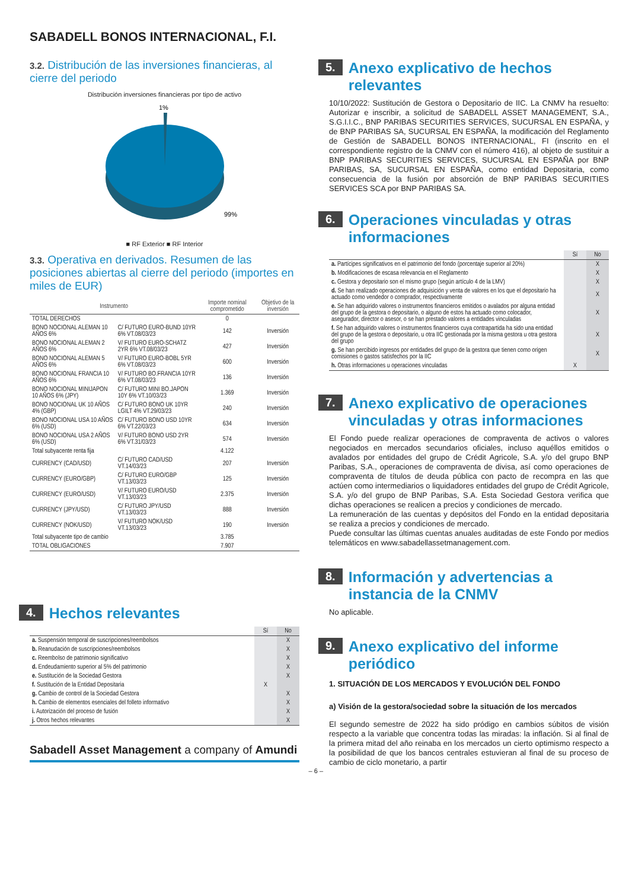SABADELL BONOS INTERNACIONAL, F.I.
3.2. Distribución de las inversiones financieras, al cierre del periodo
Distribución inversiones financieras por tipo de activo
1%
99%
■ RF Exterior ■ RF Interior
3.3. Operativa en derivados. Resumen de las posiciones abiertas al cierre del periodo (importes en miles de EUR)
| Instrumento | | Importe nominal comprometido | Objetivo de la inversión |
| --- | --- | --- | --- |
| TOTAL DERECHOS | | 0 | |
| BONO NOCIONAL ALEMAN 10 AÑOS 6% | C/ FUTURO EURO-BUND 10YR 6% VT.08/03/23 | 142 | Inversión |
| BONO NOCIONAL ALEMAN 2 AÑOS 6% | V/ FUTURO EURO-SCHATZ 2YR 6% VT.08/03/23 | 427 | Inversión |
| BONO NOCIONAL ALEMAN 5 AÑOS 6% | V/ FUTURO EURO-BOBL 5YR 6% VT.08/03/23 | 600 | Inversión |
| BONO NOCIONAL FRANCIA 10 AÑOS 6% | V/ FUTURO BO.FRANCIA 10YR 6% VT.08/03/23 | 136 | Inversión |
| BONO NOCIONAL MINIJAPON 10 AÑOS 6% (JPY) | C/ FUTURO MINI BO.JAPON 10Y 6% VT.10/03/23 | 1.369 | Inversión |
| BONO NOCIONAL UK 10 AÑOS 4% (GBP) | C/ FUTURO BONO UK 10YR LGILT 4% VT.29/03/23 | 240 | Inversión |
| BONO NOCIONAL USA 10 AÑOS 6% (USD) | C/ FUTURO BONO USD 10YR 6% VT.22/03/23 | 634 | Inversión |
| BONO NOCIONAL USA 2 AÑOS 6% (USD) | V/ FUTURO BONO USD 2YR 6% VT.31/03/23 | 574 | Inversión |
| Total subyacente renta fija | | 4.122 | |
| CURRENCY (CAD/USD) | C/ FUTURO CAD/USD VT.14/03/23 | 207 | Inversión |
| CURRENCY (EURO/GBP) | C/ FUTURO EURO/GBP VT.13/03/23 | 125 | Inversión |
| CURRENCY (EURO/USD) | V/ FUTURO EURO/USD VT.13/03/23 | 2.375 | Inversión |
| CURRENCY (JPY/USD) | C/ FUTURO JPY/USD VT.13/03/23 | 888 | Inversión |
| CURRENCY (NOK/USD) | V/ FUTURO NOK/USD VT.13/03/23 | 190 | Inversión |
| Total subyacente tipo de cambio | | 3.785 | |
| TOTAL OBLIGACIONES | | 7.907 | |
4. Hechos relevantes
| | Sí | No |
| --- | --- | --- |
| a. Suspensión temporal de suscripciones/reembolsos | | X |
| b. Reanudación de suscripciones/reembolsos | | X |
| c. Reembolso de patrimonio significativo | | X |
| d. Endeudamiento superior al 5% del patrimonio | | X |
| e. Sustitución de la Sociedad Gestora | | X |
| f. Sustitución de la Entidad Depositaria | X | |
| g. Cambio de control de la Sociedad Gestora | | X |
| h. Cambio de elementos esenciales del folleto informativo | | X |
| i. Autorización del proceso de fusión | | X |
| j. Otros hechos relevantes | | X |
Sabadell Asset Management a company of Amundi
– 6 –
5. Anexo explicativo de hechos relevantes
10/10/2022: Sustitución de Gestora o Depositario de IIC. La CNMV ha resuelto: Autorizar e inscribir, a solicitud de SABADELL ASSET MANAGEMENT, S.A., S.G.I.I.C., BNP PARIBAS SECURITIES SERVICES, SUCURSAL EN ESPAÑA, y de BNP PARIBAS SA, SUCURSAL EN ESPAÑA, la modificación del Reglamento de Gestión de SABADELL BONOS INTERNACIONAL, FI (inscrito en el correspondiente registro de la CNMV con el número 416), al objeto de sustituir a BNP PARIBAS SECURITIES SERVICES, SUCURSAL EN ESPAÑA por BNP PARIBAS, SA, SUCURSAL EN ESPAÑA, como entidad Depositaria, como consecuencia de la fusión por absorción de BNP PARIBAS SECURITIES SERVICES SCA por BNP PARIBAS SA.
6. Operaciones vinculadas y otras informaciones
| | Sí | No |
| --- | --- | --- |
| a. Partícipes significativos en el patrimonio del fondo (porcentaje superior al 20%) | | X |
| b. Modificaciones de escasa relevancia en el Reglamento | | X |
| c. Gestora y depositario son el mismo grupo (según artículo 4 de la LMV) | | X |
| d. Se han realizado operaciones de adquisición y venta de valores en los que el depositario ha actuado como vendedor o comprador, respectivamente | | X |
| e. Se han adquirido valores o instrumentos financieros emitidos o avalados por alguna entidad del grupo de la gestora o depositario, o alguno de estos ha actuado como colocador, asegurador, director o asesor, o se han prestado valores a entidades vinculadas | | X |
| f. Se han adquirido valores o instrumentos financieros cuya contrapartida ha sido una entidad del grupo de la gestora o depositario, u otra IIC gestionada por la misma gestora u otra gestora del grupo | | X |
| g. Se han percibido ingresos por entidades del grupo de la gestora que tienen como origen comisiones o gastos satisfechos por la IIC | | X |
| h. Otras informaciones u operaciones vinculadas | X | |
7. Anexo explicativo de operaciones vinculadas y otras informaciones
El Fondo puede realizar operaciones de compraventa de activos o valores negociados en mercados secundarios oficiales, incluso aquéllos emitidos o avalados por entidades del grupo de Crédit Agricole, S.A. y/o del grupo BNP Paribas, S.A., operaciones de compraventa de divisa, así como operaciones de compraventa de títulos de deuda pública con pacto de recompra en las que actúen como intermediarios o liquidadores entidades del grupo de Crédit Agricole, S.A. y/o del grupo de BNP Paribas, S.A. Esta Sociedad Gestora verifica que dichas operaciones se realicen a precios y condiciones de mercado.
La remuneración de las cuentas y depósitos del Fondo en la entidad depositaria se realiza a precios y condiciones de mercado.
Puede consultar las últimas cuentas anuales auditadas de este Fondo por medios telemáticos en www.sabadellassetmanagement.com.
8. Información y advertencias a instancia de la CNMV
No aplicable.
9. Anexo explicativo del informe periódico
1. SITUACIÓN DE LOS MERCADOS Y EVOLUCIÓN DEL FONDO
a) Visión de la gestora/sociedad sobre la situación de los mercados
El segundo semestre de 2022 ha sido pródigo en cambios súbitos de visión respecto a la variable que concentra todas las miradas: la inflación. Si al final de la primera mitad del año reinaba en los mercados un cierto optimismo respecto a la posibilidad de que los bancos centrales estuvieran al final de su proceso de cambio de ciclo monetario, a partir